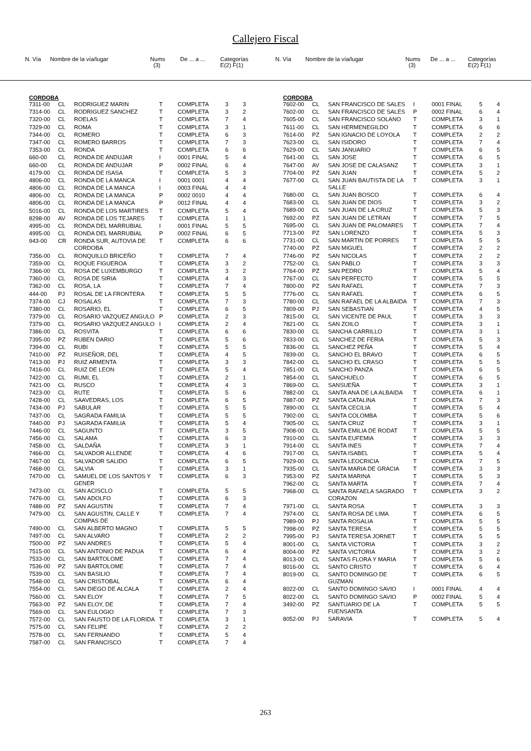Callejero Fiscal
| N. Vía | Nombre de la vía/lugar | Nums (3) | De ... a ... | Categorías E(2) F(1) |
| N. Vía | Nombre de la vía/lugar | Nums (3) | De ... a ... | Categorías E(2) F(1) |
CORDOBA
| 7311-00 | CL | RODRIGUEZ MARIN | T | COMPLETA | 3 | 3 |
| 7314-00 | CL | RODRIGUEZ SANCHEZ | T | COMPLETA | 3 | 2 |
| 7320-00 | CL | ROELAS | T | COMPLETA | 7 | 4 |
| 7329-00 | CL | ROMA | T | COMPLETA | 3 | 1 |
| 7344-00 | CL | ROMERO | T | COMPLETA | 6 | 3 |
| 7347-00 | CL | ROMERO BARROS | T | COMPLETA | 7 | 3 |
| 7353-00 | CL | RONDA | T | COMPLETA | 6 | 6 |
| 660-00 | CL | RONDA DE ANDUJAR | I | 0001 FINAL | 5 | 4 |
| 660-00 | CL | RONDA DE ANDUJAR | P | 0002 FINAL | 6 | 4 |
| 4179-00 | CL | RONDA DE ISASA | T | COMPLETA | 5 | 3 |
| 4806-00 | CL | RONDA DE LA MANCA | I | 0001 0001 | 4 | 4 |
| 4806-00 | CL | RONDA DE LA MANCA | I | 0003 FINAL | 4 | 4 |
| 4806-00 | CL | RONDA DE LA MANCA | P | 0002 0010 | 4 | 4 |
| 4806-00 | CL | RONDA DE LA MANCA | P | 0012 FINAL | 4 | 4 |
| 5016-00 | CL | RONDA DE LOS MARTIRES | T | COMPLETA | 5 | 4 |
| 8298-00 | AV | RONDA DE LOS TEJARES | T | COMPLETA | 1 | 1 |
| 4995-00 | CL | RONDA DEL MARRUBIAL | I | 0001 FINAL | 5 | 5 |
| 4995-00 | CL | RONDA DEL MARRUBIAL | P | 0002 FINAL | 6 | 5 |
| 943-00 | CR | RONDA SUR, AUTOVIA DE CORDOBA | T | COMPLETA | 6 | 6 |
| 7356-00 | CL | RONQUILLO BRICEÑO | T | COMPLETA | 7 | 4 |
| 7359-00 | CL | ROQUE FIGUEROA | T | COMPLETA | 3 | 2 |
| 7366-00 | CL | ROSA DE LUXEMBURGO | T | COMPLETA | 3 | 2 |
| 7360-00 | CL | ROSA DE SIRIA | T | COMPLETA | 4 | 3 |
| 7362-00 | CL | ROSA, LA | T | COMPLETA | 7 | 4 |
| 444-00 | PJ | ROSAL DE LA FRONTERA | T | COMPLETA | 5 | 5 |
| 7374-00 | CJ | ROSALAS | T | COMPLETA | 7 | 3 |
| 7380-00 | CL | ROSARIO, EL | T | COMPLETA | 6 | 5 |
| 7379-00 | CL | ROSARIO VAZQUEZ ANGULO | P | COMPLETA | 2 | 3 |
| 7379-00 | CL | ROSARIO VAZQUEZ ANGULO | I | COMPLETA | 2 | 4 |
| 7386-00 | CL | ROSVITA | T | COMPLETA | 6 | 6 |
| 7395-00 | PZ | RUBEN DARIO | T | COMPLETA | 5 | 6 |
| 7394-00 | CL | RUBI | T | COMPLETA | 5 | 5 |
| 7410-00 | PZ | RUISEÑOR, DEL | T | COMPLETA | 4 | 5 |
| 7413-00 | PJ | RUIZ ARMENTA | T | COMPLETA | 3 | 3 |
| 7416-00 | CL | RUIZ DE LEON | T | COMPLETA | 5 | 4 |
| 7422-00 | CL | RUMI, EL | T | COMPLETA | 2 | 1 |
| 7421-00 | CL | RUSCO | T | COMPLETA | 4 | 3 |
| 7423-00 | CL | RUTE | T | COMPLETA | 5 | 6 |
| 7428-00 | CL | SAAVEDRAS, LOS | T | COMPLETA | 6 | 5 |
| 7434-00 | PJ | SABULAR | T | COMPLETA | 5 | 5 |
| 7437-00 | CL | SAGRADA FAMILIA | T | COMPLETA | 5 | 5 |
| 7440-00 | PJ | SAGRADA FAMILIA | T | COMPLETA | 5 | 4 |
| 7446-00 | CL | SAGUNTO | T | COMPLETA | 3 | 5 |
| 7456-00 | CL | SALAMA | T | COMPLETA | 6 | 3 |
| 7458-00 | CL | SALDAÑA | T | COMPLETA | 3 | 1 |
| 7466-00 | CL | SALVADOR ALLENDE | T | COMPLETA | 4 | 6 |
| 7467-00 | CL | SALVADOR SALIDO | T | COMPLETA | 6 | 5 |
| 7468-00 | CL | SALVIA | T | COMPLETA | 3 | 1 |
| 7470-00 | CL | SAMUEL DE LOS SANTOS Y GENER | T | COMPLETA | 6 | 3 |
| 7473-00 | CL | SAN ACISCLO | T | COMPLETA | 5 | 5 |
| 7476-00 | CL | SAN ADOLFO | T | COMPLETA | 6 | 3 |
| 7488-00 | PZ | SAN AGUSTIN | T | COMPLETA | 7 | 4 |
| 7479-00 | CL | SAN AGUSTIN, CALLE Y COMPAS DE | T | COMPLETA | 7 | 4 |
| 7490-00 | CL | SAN ALBERTO MAGNO | T | COMPLETA | 5 | 5 |
| 7497-00 | CL | SAN ALVARO | T | COMPLETA | 2 | 2 |
| 7500-00 | PZ | SAN ANDRES | T | COMPLETA | 5 | 4 |
| 7515-00 | CL | SAN ANTONIO DE PADUA | T | COMPLETA | 6 | 4 |
| 7533-00 | CL | SAN BARTOLOME | T | COMPLETA | 7 | 4 |
| 7536-00 | PZ | SAN BARTOLOME | T | COMPLETA | 7 | 4 |
| 7539-00 | CL | SAN BASILIO | T | COMPLETA | 7 | 4 |
| 7548-00 | CL | SAN CRISTOBAL | T | COMPLETA | 6 | 4 |
| 7554-00 | CL | SAN DIEGO DE ALCALA | T | COMPLETA | 2 | 4 |
| 7560-00 | CL | SAN ELOY | T | COMPLETA | 7 | 5 |
| 7563-00 | PZ | SAN ELOY, DE | T | COMPLETA | 7 | 4 |
| 7569-00 | CL | SAN EULOGIO | T | COMPLETA | 7 | 3 |
| 7572-00 | CL | SAN FAUSTO DE LA FLORIDA | T | COMPLETA | 3 | 1 |
| 7575-00 | CL | SAN FELIPE | T | COMPLETA | 2 | 2 |
| 7578-00 | CL | SAN FERNANDO | T | COMPLETA | 5 | 4 |
| 7587-00 | CL | SAN FRANCISCO | T | COMPLETA | 7 | 4 |
CORDOBA
| 7602-00 | CL | SAN FRANCISCO DE SALES | I | 0001 FINAL | 5 | 4 |
| 7602-00 | CL | SAN FRANCISCO DE SALES | P | 0002 FINAL | 6 | 4 |
| 7605-00 | CL | SAN FRANCISCO SOLANO | T | COMPLETA | 3 | 1 |
| 7611-00 | CL | SAN HERMENEGILDO | T | COMPLETA | 6 | 6 |
| 7614-00 | PZ | SAN IGNACIO DE LOYOLA | T | COMPLETA | 2 | 2 |
| 7623-00 | CL | SAN ISIDORO | T | COMPLETA | 7 | 4 |
| 7629-00 | CL | SAN JANUARIO | T | COMPLETA | 6 | 5 |
| 7641-00 | CL | SAN JOSE | T | COMPLETA | 6 | 5 |
| 7647-00 | AV | SAN JOSE DE CALASANZ | T | COMPLETA | 3 | 1 |
| 7704-00 | PZ | SAN JUAN | T | COMPLETA | 5 | 2 |
| 7677-00 | CL | SAN JUAN BAUTISTA DE LA SALLE | T | COMPLETA | 3 | 1 |
| 7680-00 | CL | SAN JUAN BOSCO | T | COMPLETA | 6 | 4 |
| 7683-00 | CL | SAN JUAN DE DIOS | T | COMPLETA | 3 | 2 |
| 7689-00 | CL | SAN JUAN DE LA CRUZ | T | COMPLETA | 5 | 3 |
| 7692-00 | PZ | SAN JUAN DE LETRAN | T | COMPLETA | 7 | 5 |
| 7695-00 | CL | SAN JUAN DE PALOMARES | T | COMPLETA | 7 | 4 |
| 7713-00 | PZ | SAN LORENZO | T | COMPLETA | 5 | 3 |
| 7731-00 | CL | SAN MARTIN DE PORRES | T | COMPLETA | 5 | 5 |
| 7740-00 | PZ | SAN MIGUEL | T | COMPLETA | 2 | 2 |
| 7746-00 | PZ | SAN NICOLAS | T | COMPLETA | 2 | 2 |
| 7752-00 | CL | SAN PABLO | T | COMPLETA | 3 | 3 |
| 7764-00 | PZ | SAN PEDRO | T | COMPLETA | 5 | 4 |
| 7767-00 | CL | SAN PERFECTO | T | COMPLETA | 5 | 5 |
| 7800-00 | PZ | SAN RAFAEL | T | COMPLETA | 7 | 3 |
| 7776-00 | CL | SAN RAFAEL | T | COMPLETA | 6 | 5 |
| 7780-00 | CL | SAN RAFAEL DE LA ALBAIDA | T | COMPLETA | 7 | 3 |
| 7809-00 | PJ | SAN SEBASTIAN | T | COMPLETA | 4 | 5 |
| 7815-00 | CL | SAN VICENTE DE PAUL | T | COMPLETA | 3 | 3 |
| 7821-00 | CL | SAN ZOILO | T | COMPLETA | 3 | 1 |
| 7830-00 | CL | SANCHA CARRILLO | T | COMPLETA | 3 | 1 |
| 7833-00 | CL | SANCHEZ DE FERIA | T | COMPLETA | 5 | 3 |
| 7836-00 | CL | SANCHEZ PEÑA | T | COMPLETA | 5 | 4 |
| 7839-00 | CL | SANCHO EL BRAVO | T | COMPLETA | 6 | 5 |
| 7842-00 | CL | SANCHO EL CRASO | T | COMPLETA | 5 | 5 |
| 7851-00 | CL | SANCHO PANZA | T | COMPLETA | 6 | 5 |
| 7854-00 | CL | SANCHUELO | T | COMPLETA | 6 | 5 |
| 7869-00 | CL | SANSUEÑA | T | COMPLETA | 3 | 1 |
| 7882-00 | CL | SANTA ANA DE LA ALBAIDA | T | COMPLETA | 6 | 1 |
| 7887-00 | PZ | SANTA CATALINA | T | COMPLETA | 7 | 3 |
| 7890-00 | CL | SANTA CECILIA | T | COMPLETA | 5 | 4 |
| 7902-00 | CL | SANTA COLOMBA | T | COMPLETA | 5 | 6 |
| 7905-00 | CL | SANTA CRUZ | T | COMPLETA | 3 | 1 |
| 7908-00 | CL | SANTA EMILIA DE RODAT | T | COMPLETA | 5 | 5 |
| 7910-00 | CL | SANTA EUFEMIA | T | COMPLETA | 3 | 3 |
| 7914-00 | CL | SANTA INES | T | COMPLETA | 7 | 4 |
| 7917-00 | CL | SANTA ISABEL | T | COMPLETA | 5 | 4 |
| 7929-00 | CL | SANTA LEOCRICIA | T | COMPLETA | 7 | 5 |
| 7935-00 | CL | SANTA MARIA DE GRACIA | T | COMPLETA | 3 | 3 |
| 7953-00 | PZ | SANTA MARINA | T | COMPLETA | 5 | 3 |
| 7962-00 | CL | SANTA MARTA | T | COMPLETA | 7 | 4 |
| 7968-00 | CL | SANTA RAFAELA SAGRADO CORAZON | T | COMPLETA | 3 | 2 |
| 7971-00 | CL | SANTA ROSA | T | COMPLETA | 3 | 3 |
| 7974-00 | CL | SANTA ROSA DE LIMA | T | COMPLETA | 6 | 5 |
| 7989-00 | PJ | SANTA ROSALIA | T | COMPLETA | 5 | 5 |
| 7998-00 | PZ | SANTA TERESA | T | COMPLETA | 5 | 5 |
| 7995-00 | PJ | SANTA TERESA JORNET | T | COMPLETA | 5 | 5 |
| 8001-00 | CL | SANTA VICTORIA | T | COMPLETA | 3 | 2 |
| 8004-00 | PZ | SANTA VICTORIA | T | COMPLETA | 3 | 2 |
| 8013-00 | CL | SANTAS FLORA Y MARIA | T | COMPLETA | 5 | 6 |
| 8016-00 | CL | SANTO CRISTO | T | COMPLETA | 6 | 4 |
| 8019-00 | CL | SANTO DOMINGO DE GUZMAN | T | COMPLETA | 6 | 5 |
| 8022-00 | CL | SANTO DOMINGO SAVIO | I | 0001 FINAL | 4 | 4 |
| 8022-00 | CL | SANTO DOMINGO SAVIO | P | 0002 FINAL | 5 | 4 |
| 3492-00 | PZ | SANTUARIO DE LA FUENSANTA | T | COMPLETA | 5 | 5 |
| 8052-00 | PJ | SARAVIA | T | COMPLETA | 5 | 4 |
263